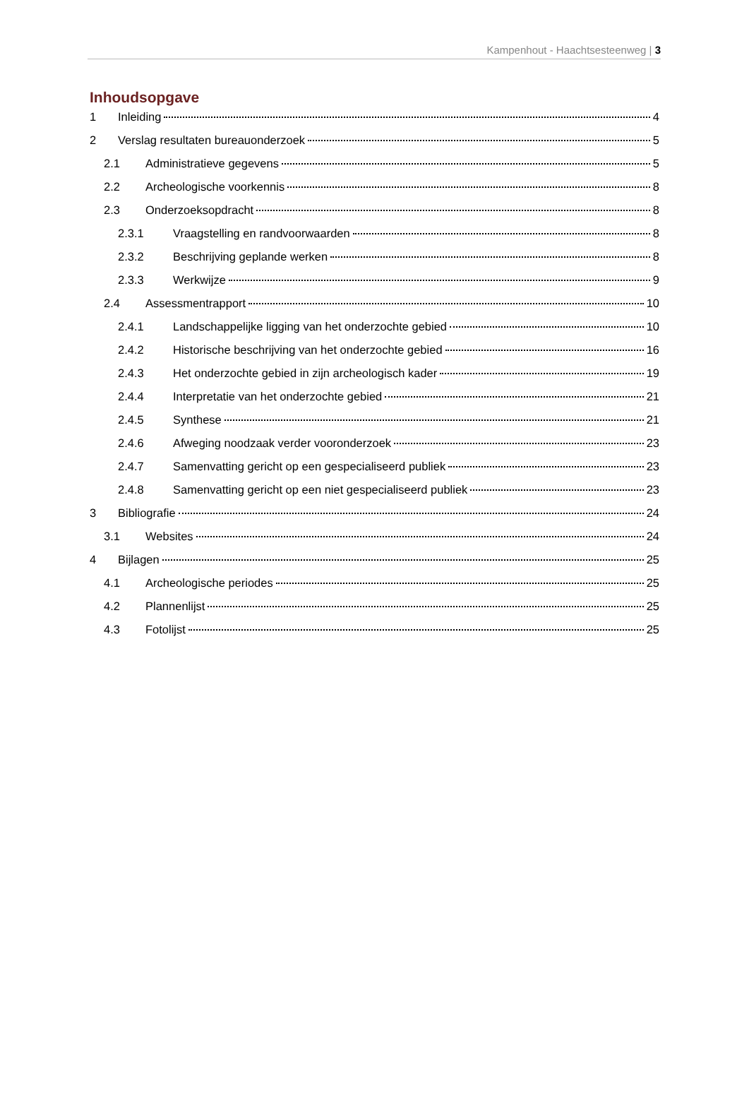Kampenhout - Haachtsesteenweg | 3
Inhoudsopgave
1 Inleiding 4
2 Verslag resultaten bureauonderzoek 5
2.1 Administratieve gegevens 5
2.2 Archeologische voorkennis 8
2.3 Onderzoeksopdracht 8
2.3.1 Vraagstelling en randvoorwaarden 8
2.3.2 Beschrijving geplande werken 8
2.3.3 Werkwijze 9
2.4 Assessmentrapport 10
2.4.1 Landschappelijke ligging van het onderzochte gebied 10
2.4.2 Historische beschrijving van het onderzochte gebied 16
2.4.3 Het onderzochte gebied in zijn archeologisch kader 19
2.4.4 Interpretatie van het onderzochte gebied 21
2.4.5 Synthese 21
2.4.6 Afweging noodzaak verder vooronderzoek 23
2.4.7 Samenvatting gericht op een gespecialiseerd publiek 23
2.4.8 Samenvatting gericht op een niet gespecialiseerd publiek 23
3 Bibliografie 24
3.1 Websites 24
4 Bijlagen 25
4.1 Archeologische periodes 25
4.2 Plannenlijst 25
4.3 Fotolijst 25